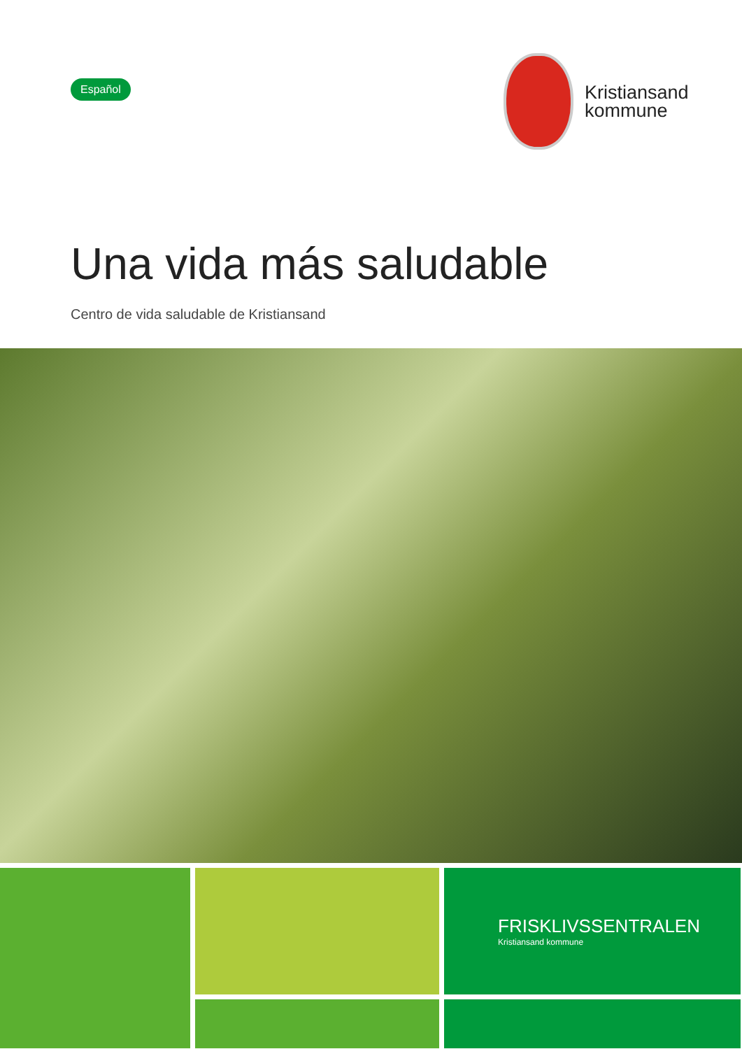Español
Kristiansand
kommune
Una vida más saludable
Centro de vida saludable de Kristiansand
FRISKLIVSSENTRALEN
Kristiansand kommune